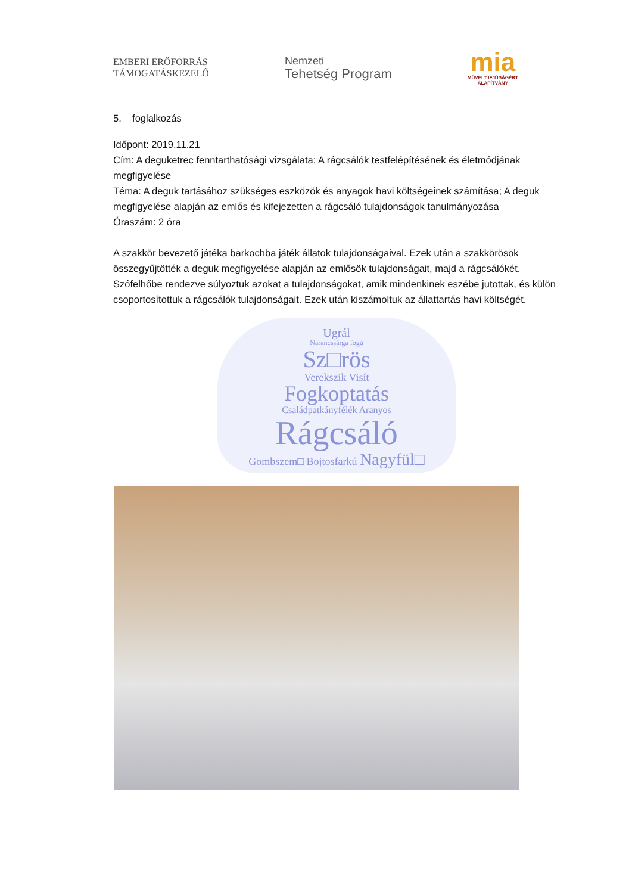EMBERI ERŐFORRÁS
TÁMOGATÁSKEZELŐ
Nemzeti
Tehetség Program
mia
MŰVELT IFJÚSÁGÉRT
ALAPÍTVÁNY
5. foglalkozás
Időpont: 2019.11.21
Cím: A deguketrec fenntarthatósági vizsgálata; A rágcsálók testfelépítésének és életmódjának megfigyelése
Téma: A deguk tartásához szükséges eszközök és anyagok havi költségeinek számítása; A deguk megfigyelése alapján az emlős és kifejezetten a rágcsáló tulajdonságok tanulmányozása
Óraszám: 2 óra
A szakkör bevezető játéka barkochba játék állatok tulajdonságaival. Ezek után a szakkörösök összegyűjtötték a deguk megfigyelése alapján az emlősök tulajdonságait, majd a rágcsálókét. Szófelhőbe rendezve súlyoztuk azokat a tulajdonságokat, amik mindenkinek eszébe jutottak, és külön csoportosítottuk a rágcsálók tulajdonságait. Ezek után kiszámoltuk az állattartás havi költségét.
Ugrál
Narancssárga fogú
Sz□rös
Verekszik Visít
Fogkoptatás
Családpatkányfélék Aranyos
Rágcsáló
Gombszem□ Bojtosfarkú Nagyfül□